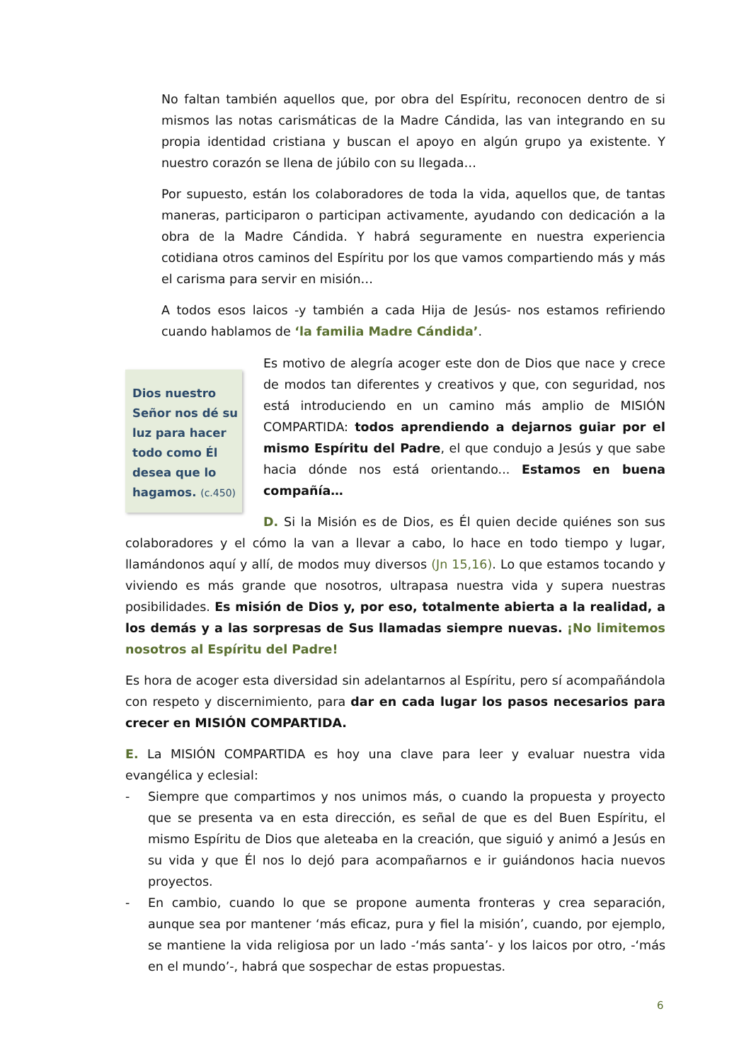No faltan también aquellos que, por obra del Espíritu, reconocen dentro de si mismos las notas carismáticas de la Madre Cándida, las van integrando en su propia identidad cristiana y buscan el apoyo en algún grupo ya existente. Y nuestro corazón se llena de júbilo con su llegada…
Por supuesto, están los colaboradores de toda la vida, aquellos que, de tantas maneras, participaron o participan activamente, ayudando con dedicación a la obra de la Madre Cándida. Y habrá seguramente en nuestra experiencia cotidiana otros caminos del Espíritu por los que vamos compartiendo más y más el carisma para servir en misión…
A todos esos laicos -y también a cada Hija de Jesús- nos estamos refiriendo cuando hablamos de ‘la familia Madre Cándida’.
Dios nuestro Señor nos dé su luz para hacer todo como Él desea que lo hagamos. (c.450)
Es motivo de alegría acoger este don de Dios que nace y crece de modos tan diferentes y creativos y que, con seguridad, nos está introduciendo en un camino más amplio de MISIÓN COMPARTIDA: todos aprendiendo a dejarnos guiar por el mismo Espíritu del Padre, el que condujo a Jesús y que sabe hacia dónde nos está orientando... Estamos en buena compañía…
D. Si la Misión es de Dios, es Él quien decide quiénes son sus colaboradores y el cómo la van a llevar a cabo, lo hace en todo tiempo y lugar, llamándonos aquí y allí, de modos muy diversos (Jn 15,16). Lo que estamos tocando y viviendo es más grande que nosotros, ultrapasa nuestra vida y supera nuestras posibilidades. Es misión de Dios y, por eso, totalmente abierta a la realidad, a los demás y a las sorpresas de Sus llamadas siempre nuevas. ¡No limitemos nosotros al Espíritu del Padre!
Es hora de acoger esta diversidad sin adelantarnos al Espíritu, pero sí acompañándola con respeto y discernimiento, para dar en cada lugar los pasos necesarios para crecer en MISIÓN COMPARTIDA.
E. La MISIÓN COMPARTIDA es hoy una clave para leer y evaluar nuestra vida evangélica y eclesial:
- Siempre que compartimos y nos unimos más, o cuando la propuesta y proyecto que se presenta va en esta dirección, es señal de que es del Buen Espíritu, el mismo Espíritu de Dios que aleteaba en la creación, que siguió y animó a Jesús en su vida y que Él nos lo dejó para acompañarnos e ir guiándonos hacia nuevos proyectos.
- En cambio, cuando lo que se propone aumenta fronteras y crea separación, aunque sea por mantener ‘más eficaz, pura y fiel la misión’, cuando, por ejemplo, se mantiene la vida religiosa por un lado -‘más santa’- y los laicos por otro, -‘más en el mundo’-, habrá que sospechar de estas propuestas.
6